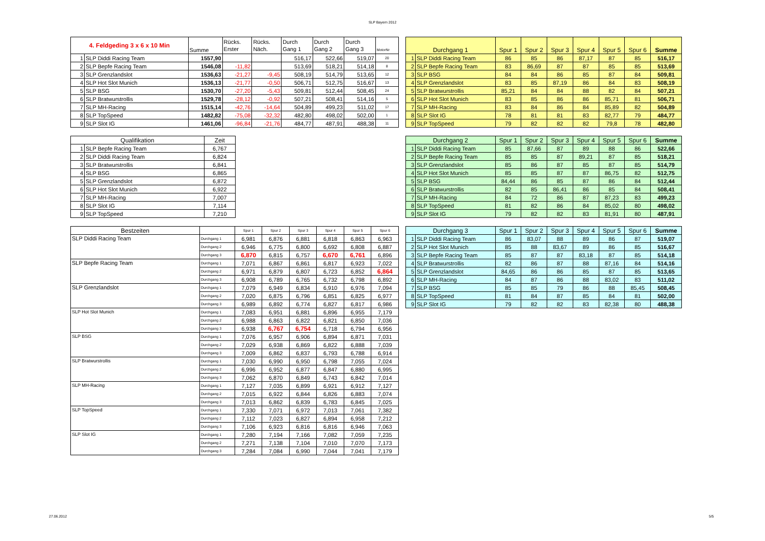SLP Bayern 2012
| 4. Feldgeding 3 x 6 x 10 Min | | Summe | Rücks. Erster | Rücks. Näch. | Durch Gang 1 | Durch Gang 2 | Durch Gang 3 | MotorNr |
| --- | --- | --- | --- | --- | --- | --- | --- | --- |
| 1 | SLP Diddi Racing Team | 1557,90 | | | 516,17 | 522,66 | 519,07 | 20 |
| 2 | SLP Bepfe Racing Team | 1546,08 | -11,82 | | 513,69 | 518,21 | 514,18 | 8 |
| 3 | SLP Grenzlandslot | 1536,63 | -21,27 | -9,45 | 508,19 | 514,79 | 513,65 | 12 |
| 4 | SLP Hot Slot Munich | 1536,13 | -21,77 | -0,50 | 506,71 | 512,75 | 516,67 | 13 |
| 5 | SLP BSG | 1530,70 | -27,20 | -5,43 | 509,81 | 512,44 | 508,45 | 24 |
| 6 | SLP Bratwurstrollis | 1529,78 | -28,12 | -0,92 | 507,21 | 508,41 | 514,16 | 5 |
| 7 | SLP MH-Racing | 1515,14 | -42,76 | -14,64 | 504,89 | 499,23 | 511,02 | 17 |
| 8 | SLP TopSpeed | 1482,82 | -75,08 | -32,32 | 482,80 | 498,02 | 502,00 | 1 |
| 9 | SLP Slot IG | 1461,06 | -96,84 | -21,76 | 484,77 | 487,91 | 488,38 | 11 |
| Qualifikation | | Zeit |
| --- | --- | --- |
| 1 | SLP Bepfe Racing Team | 6,767 |
| 2 | SLP Diddi Racing Team | 6,824 |
| 3 | SLP Bratwurstrollis | 6,841 |
| 4 | SLP BSG | 6,865 |
| 5 | SLP Grenzlandslot | 6,872 |
| 6 | SLP Hot Slot Munich | 6,922 |
| 7 | SLP MH-Racing | 7,007 |
| 8 | SLP Slot IG | 7,114 |
| 9 | SLP TopSpeed | 7,210 |
| Bestzeiten | | Spur 1 | Spur 2 | Spur 3 | Spur 4 | Spur 5 | Spur 6 |
| --- | --- | --- | --- | --- | --- | --- | --- |
| SLP Diddi Racing Team | Durchgang 1 | 6,981 | 6,876 | 6,881 | 6,818 | 6,863 | 6,963 |
| | Durchgang 2 | 6,946 | 6,775 | 6,800 | 6,692 | 6,808 | 6,887 |
| | Durchgang 3 | 6,870 | 6,815 | 6,757 | 6,670 | 6,761 | 6,896 |
| SLP Bepfe Racing Team | Durchgang 1 | 7,071 | 6,867 | 6,861 | 6,817 | 6,923 | 7,022 |
| | Durchgang 2 | 6,971 | 6,879 | 6,807 | 6,723 | 6,852 | 6,864 |
| | Durchgang 3 | 6,908 | 6,789 | 6,765 | 6,732 | 6,798 | 6,892 |
| SLP Grenzlandslot | Durchgang 1 | 7,079 | 6,949 | 6,834 | 6,910 | 6,976 | 7,094 |
| | Durchgang 2 | 7,020 | 6,875 | 6,796 | 6,851 | 6,825 | 6,977 |
| | Durchgang 3 | 6,989 | 6,892 | 6,774 | 6,827 | 6,817 | 6,986 |
| SLP Hot Slot Munich | Durchgang 1 | 7,083 | 6,951 | 6,881 | 6,896 | 6,955 | 7,179 |
| | Durchgang 2 | 6,988 | 6,863 | 6,822 | 6,821 | 6,850 | 7,036 |
| | Durchgang 3 | 6,938 | 6,767 | 6,754 | 6,718 | 6,794 | 6,956 |
| SLP BSG | Durchgang 1 | 7,076 | 6,957 | 6,906 | 6,894 | 6,871 | 7,031 |
| | Durchgang 2 | 7,029 | 6,938 | 6,869 | 6,822 | 6,888 | 7,039 |
| | Durchgang 3 | 7,009 | 6,862 | 6,837 | 6,793 | 6,788 | 6,914 |
| SLP Bratwurstrollis | Durchgang 1 | 7,030 | 6,990 | 6,950 | 6,798 | 7,055 | 7,024 |
| | Durchgang 2 | 6,996 | 6,952 | 6,877 | 6,847 | 6,880 | 6,995 |
| | Durchgang 3 | 7,062 | 6,870 | 6,849 | 6,743 | 6,842 | 7,014 |
| SLP MH-Racing | Durchgang 1 | 7,127 | 7,035 | 6,899 | 6,921 | 6,912 | 7,127 |
| | Durchgang 2 | 7,015 | 6,922 | 6,844 | 6,826 | 6,883 | 7,074 |
| | Durchgang 3 | 7,013 | 6,862 | 6,839 | 6,783 | 6,845 | 7,025 |
| SLP TopSpeed | Durchgang 1 | 7,330 | 7,071 | 6,972 | 7,013 | 7,061 | 7,382 |
| | Durchgang 2 | 7,112 | 7,023 | 6,827 | 6,894 | 6,958 | 7,212 |
| | Durchgang 3 | 7,106 | 6,923 | 6,816 | 6,816 | 6,946 | 7,063 |
| SLP Slot IG | Durchgang 1 | 7,280 | 7,194 | 7,166 | 7,082 | 7,059 | 7,235 |
| | Durchgang 2 | 7,271 | 7,138 | 7,104 | 7,010 | 7,070 | 7,173 |
| | Durchgang 3 | 7,284 | 7,084 | 6,990 | 7,044 | 7,041 | 7,179 |
| Durchgang 1 | | Spur 1 | Spur 2 | Spur 3 | Spur 4 | Spur 5 | Spur 6 | Summe |
| --- | --- | --- | --- | --- | --- | --- | --- | --- |
| 1 | SLP Diddi Racing Team | 86 | 85 | 86 | 87,17 | 87 | 85 | 516,17 |
| 2 | SLP Bepfe Racing Team | 83 | 86,69 | 87 | 87 | 85 | 85 | 513,69 |
| 3 | SLP BSG | 84 | 84 | 86 | 85 | 87 | 84 | 509,81 |
| 4 | SLP Grenzlandslot | 83 | 85 | 87,19 | 86 | 84 | 83 | 508,19 |
| 5 | SLP Bratwurstrollis | 85,21 | 84 | 84 | 88 | 82 | 84 | 507,21 |
| 6 | SLP Hot Slot Munich | 83 | 85 | 86 | 86 | 85,71 | 81 | 506,71 |
| 7 | SLP MH-Racing | 83 | 84 | 86 | 84 | 85,89 | 82 | 504,89 |
| 8 | SLP Slot IG | 78 | 81 | 81 | 83 | 82,77 | 79 | 484,77 |
| 9 | SLP TopSpeed | 79 | 82 | 82 | 82 | 79,8 | 78 | 482,80 |
| Durchgang 2 | | Spur 1 | Spur 2 | Spur 3 | Spur 4 | Spur 5 | Spur 6 | Summe |
| --- | --- | --- | --- | --- | --- | --- | --- | --- |
| 1 | SLP Diddi Racing Team | 85 | 87,66 | 87 | 89 | 88 | 86 | 522,66 |
| 2 | SLP Bepfe Racing Team | 85 | 85 | 87 | 89,21 | 87 | 85 | 518,21 |
| 3 | SLP Grenzlandslot | 85 | 86 | 87 | 85 | 87 | 85 | 514,79 |
| 4 | SLP Hot Slot Munich | 85 | 85 | 87 | 87 | 86,75 | 82 | 512,75 |
| 5 | SLP BSG | 84,44 | 86 | 85 | 87 | 86 | 84 | 512,44 |
| 6 | SLP Bratwurstrollis | 82 | 85 | 86,41 | 86 | 85 | 84 | 508,41 |
| 7 | SLP MH-Racing | 84 | 72 | 86 | 87 | 87,23 | 83 | 499,23 |
| 8 | SLP TopSpeed | 81 | 82 | 86 | 84 | 85,02 | 80 | 498,02 |
| 9 | SLP Slot IG | 79 | 82 | 82 | 83 | 81,91 | 80 | 487,91 |
| Durchgang 3 | | Spur 1 | Spur 2 | Spur 3 | Spur 4 | Spur 5 | Spur 6 | Summe |
| --- | --- | --- | --- | --- | --- | --- | --- | --- |
| 1 | SLP Diddi Racing Team | 86 | 83,07 | 88 | 89 | 86 | 87 | 519,07 |
| 2 | SLP Hot Slot Munich | 85 | 88 | 83,67 | 89 | 86 | 85 | 516,67 |
| 3 | SLP Bepfe Racing Team | 85 | 87 | 87 | 83,18 | 87 | 85 | 514,18 |
| 4 | SLP Bratwurstrollis | 82 | 86 | 87 | 88 | 87,16 | 84 | 514,16 |
| 5 | SLP Grenzlandslot | 84,65 | 86 | 86 | 85 | 87 | 85 | 513,65 |
| 6 | SLP MH-Racing | 84 | 87 | 86 | 88 | 83,02 | 83 | 511,02 |
| 7 | SLP BSG | 85 | 85 | 79 | 86 | 88 | 85,45 | 508,45 |
| 8 | SLP TopSpeed | 81 | 84 | 87 | 85 | 84 | 81 | 502,00 |
| 9 | SLP Slot IG | 79 | 82 | 82 | 83 | 82,38 | 80 | 488,38 |
27.06.2012 5/5